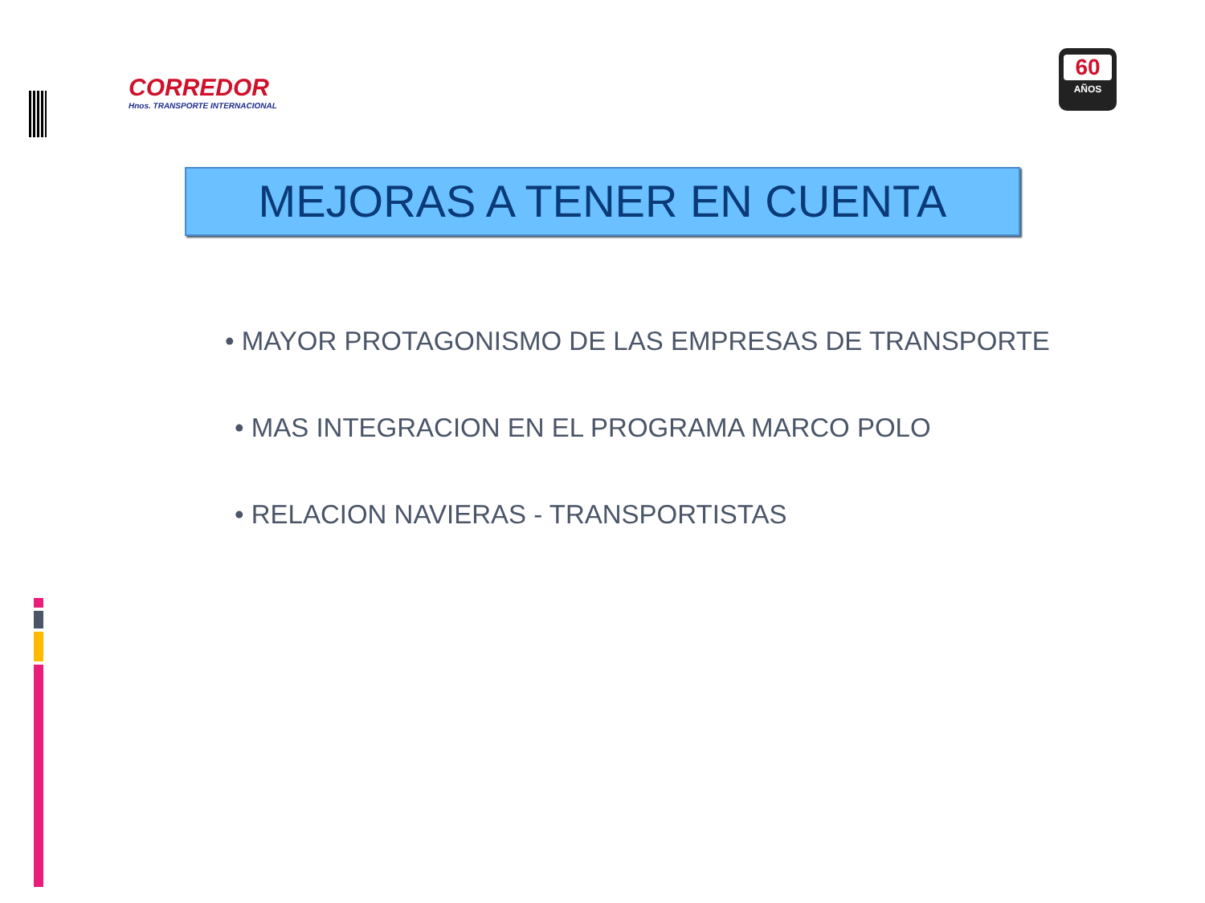CORREDOR
Hnos. TRANSPORTE INTERNACIONAL
60
AÑOS
MEJORAS A TENER EN CUENTA
• MAYOR PROTAGONISMO DE LAS EMPRESAS DE TRANSPORTE
• MAS INTEGRACION EN EL PROGRAMA MARCO POLO
• RELACION NAVIERAS - TRANSPORTISTAS